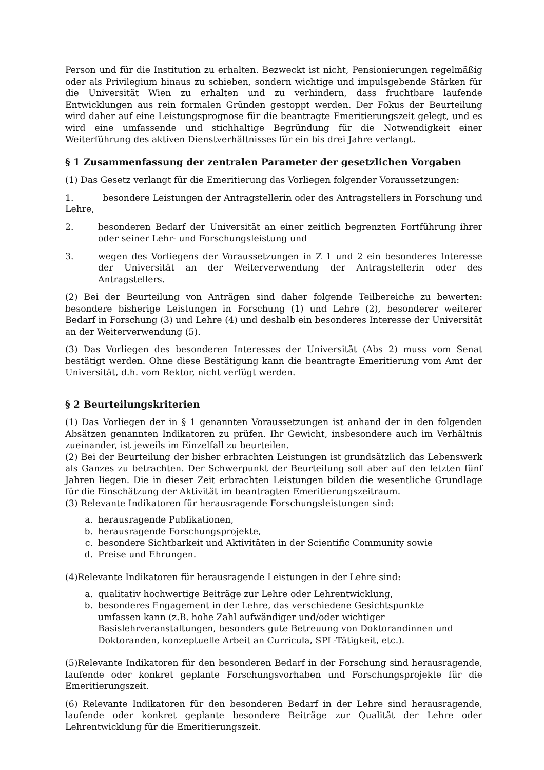Person und für die Institution zu erhalten. Bezweckt ist nicht, Pensionierungen regelmäßig oder als Privilegium hinaus zu schieben, sondern wichtige und impulsgebende Stärken für die Universität Wien zu erhalten und zu verhindern, dass fruchtbare laufende Entwicklungen aus rein formalen Gründen gestoppt werden. Der Fokus der Beurteilung wird daher auf eine Leistungsprognose für die beantragte Emeritierungszeit gelegt, und es wird eine umfassende und stichhaltige Begründung für die Notwendigkeit einer Weiterführung des aktiven Dienstverhältnisses für ein bis drei Jahre verlangt.
§ 1 Zusammenfassung der zentralen Parameter der gesetzlichen Vorgaben
(1) Das Gesetz verlangt für die Emeritierung das Vorliegen folgender Voraussetzungen:
1. besondere Leistungen der Antragstellerin oder des Antragstellers in Forschung und Lehre,
2. besonderen Bedarf der Universität an einer zeitlich begrenzten Fortführung ihrer oder seiner Lehr- und Forschungsleistung und
3. wegen des Vorliegens der Voraussetzungen in Z 1 und 2 ein besonderes Interesse der Universität an der Weiterverwendung der Antragstellerin oder des Antragstellers.
(2) Bei der Beurteilung von Anträgen sind daher folgende Teilbereiche zu bewerten: besondere bisherige Leistungen in Forschung (1) und Lehre (2), besonderer weiterer Bedarf in Forschung (3) und Lehre (4) und deshalb ein besonderes Interesse der Universität an der Weiterverwendung (5).
(3) Das Vorliegen des besonderen Interesses der Universität (Abs 2) muss vom Senat bestätigt werden. Ohne diese Bestätigung kann die beantragte Emeritierung vom Amt der Universität, d.h. vom Rektor, nicht verfügt werden.
§ 2 Beurteilungskriterien
(1) Das Vorliegen der in § 1 genannten Voraussetzungen ist anhand der in den folgenden Absätzen genannten Indikatoren zu prüfen. Ihr Gewicht, insbesondere auch im Verhältnis zueinander, ist jeweils im Einzelfall zu beurteilen.
(2) Bei der Beurteilung der bisher erbrachten Leistungen ist grundsätzlich das Lebenswerk als Ganzes zu betrachten. Der Schwerpunkt der Beurteilung soll aber auf den letzten fünf Jahren liegen. Die in dieser Zeit erbrachten Leistungen bilden die wesentliche Grundlage für die Einschätzung der Aktivität im beantragten Emeritierungszeitraum.
(3) Relevante Indikatoren für herausragende Forschungsleistungen sind:
a. herausragende Publikationen,
b. herausragende Forschungsprojekte,
c. besondere Sichtbarkeit und Aktivitäten in der Scientific Community sowie
d. Preise und Ehrungen.
(4)Relevante Indikatoren für herausragende Leistungen in der Lehre sind:
a. qualitativ hochwertige Beiträge zur Lehre oder Lehrentwicklung,
b. besonderes Engagement in der Lehre, das verschiedene Gesichtspunkte umfassen kann (z.B. hohe Zahl aufwändiger und/oder wichtiger Basislehrveranstaltungen, besonders gute Betreuung von Doktorandinnen und Doktoranden, konzeptuelle Arbeit an Curricula, SPL-Tätigkeit, etc.).
(5)Relevante Indikatoren für den besonderen Bedarf in der Forschung sind herausragende, laufende oder konkret geplante Forschungsvorhaben und Forschungsprojekte für die Emeritierungszeit.
(6) Relevante Indikatoren für den besonderen Bedarf in der Lehre sind herausragende, laufende oder konkret geplante besondere Beiträge zur Qualität der Lehre oder Lehrentwicklung für die Emeritierungszeit.